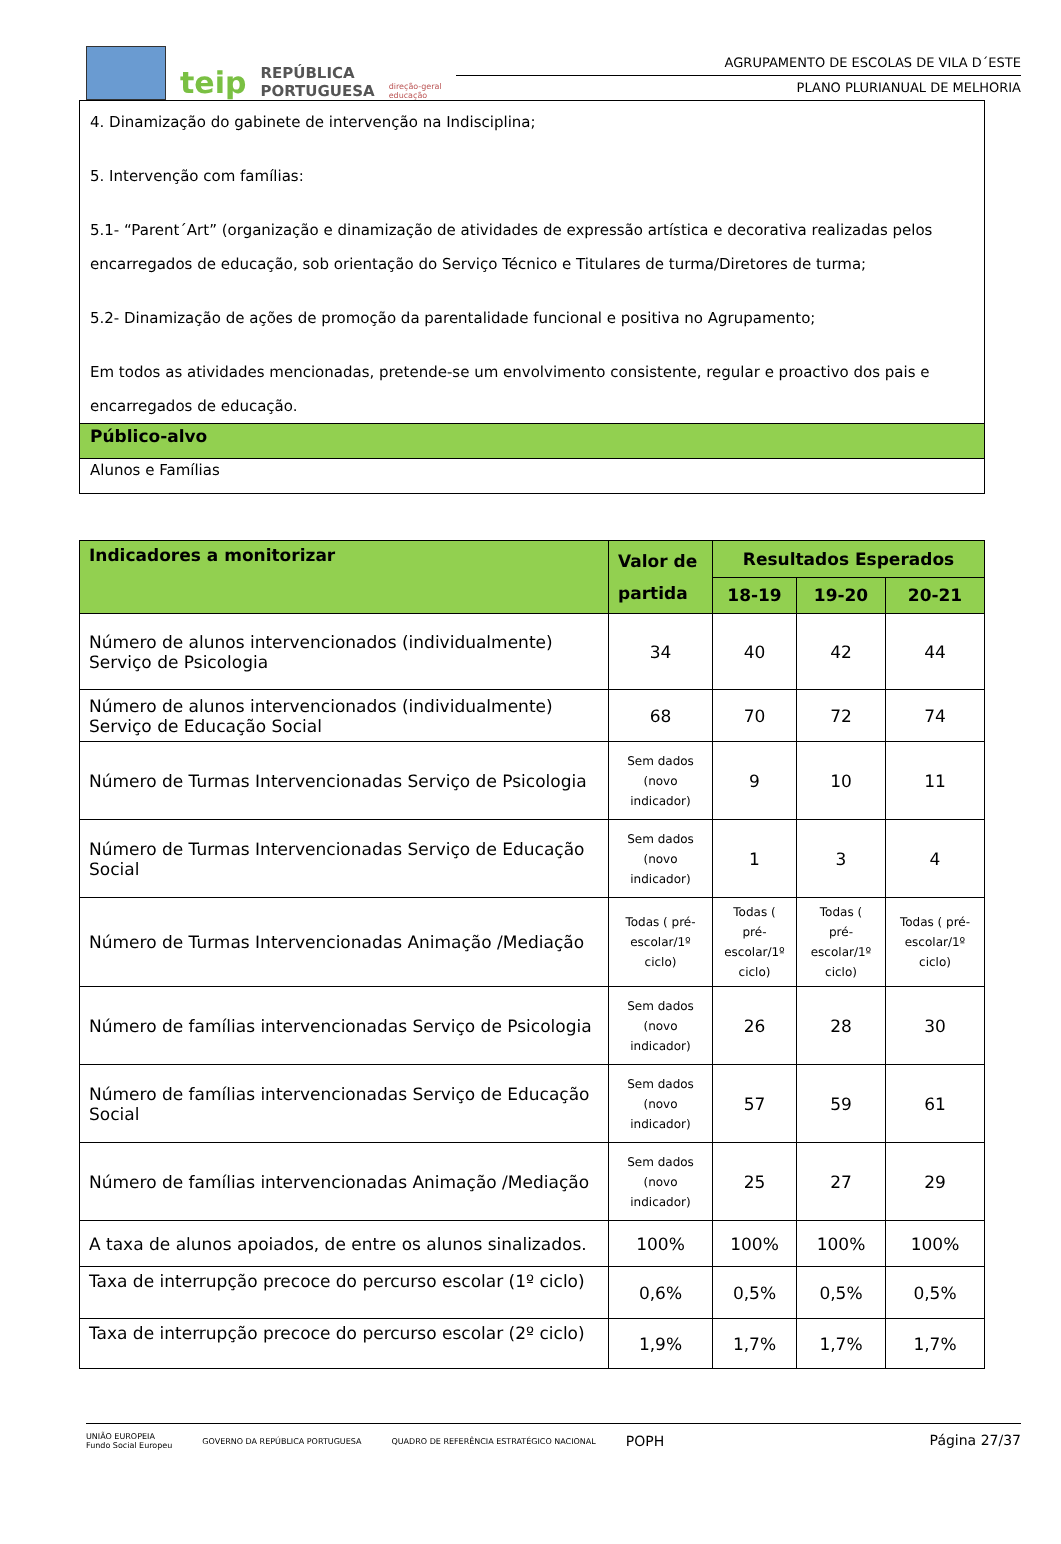teip REPÚBLICA
PORTUGUESA direção-geral
educação
AGRUPAMENTO DE ESCOLAS DE VILA D´ESTE
PLANO PLURIANUAL DE MELHORIA
| 4. Dinamização do gabinete de intervenção na Indisciplina; 5. Intervenção com famílias: 5.1- “Parent´Art” (organização e dinamização de atividades de expressão artística e decorativa realizadas pelos encarregados de educação, sob orientação do Serviço Técnico e Titulares de turma/Diretores de turma; 5.2- Dinamização de ações de promoção da parentalidade funcional e positiva no Agrupamento; Em todos as atividades mencionadas, pretende-se um envolvimento consistente, regular e proactivo dos pais e encarregados de educação. |
| Público-alvo |
| Alunos e Famílias |
| Indicadores a monitorizar | Valor de partida | Resultados Esperados | | |
| --- | --- | --- | --- | --- |
| | | 18-19 | 19-20 | 20-21 |
| Número de alunos intervencionados (individualmente) Serviço de Psicologia | 34 | 40 | 42 | 44 |
| Número de alunos intervencionados (individualmente) Serviço de Educação Social | 68 | 70 | 72 | 74 |
| Número de Turmas Intervencionadas Serviço de Psicologia | Sem dados (novo indicador) | 9 | 10 | 11 |
| Número de Turmas Intervencionadas Serviço de Educação Social | Sem dados (novo indicador) | 1 | 3 | 4 |
| Número de Turmas Intervencionadas Animação /Mediação | Todas ( pré-escolar/1º ciclo) | Todas ( pré-escolar/1º ciclo) | Todas ( pré-escolar/1º ciclo) | Todas ( pré-escolar/1º ciclo) |
| Número de famílias intervencionadas Serviço de Psicologia | Sem dados (novo indicador) | 26 | 28 | 30 |
| Número de famílias intervencionadas Serviço de Educação Social | Sem dados (novo indicador) | 57 | 59 | 61 |
| Número de famílias intervencionadas Animação /Mediação | Sem dados (novo indicador) | 25 | 27 | 29 |
| A taxa de alunos apoiados, de entre os alunos sinalizados. | 100% | 100% | 100% | 100% |
| Taxa de interrupção precoce do percurso escolar (1º ciclo) | 0,6% | 0,5% | 0,5% | 0,5% |
| Taxa de interrupção precoce do percurso escolar (2º ciclo) | 1,9% | 1,7% | 1,7% | 1,7% |
UNIÃO EUROPEIA
Fundo Social Europeu GOVERNO DA REPÚBLICA PORTUGUESA QUADRO DE REFERÊNCIA ESTRATÉGICO NACIONAL POPH
Página 27/37